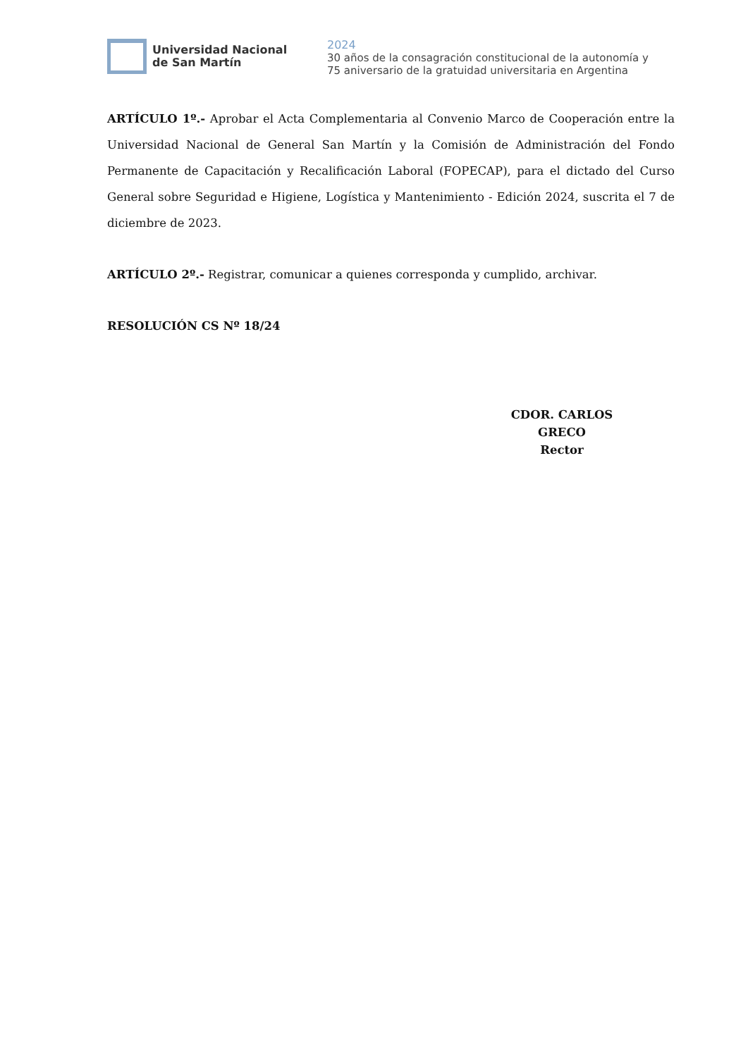Universidad Nacional
de San Martín
2024
30 años de la consagración constitucional de la autonomía y
75 aniversario de la gratuidad universitaria en Argentina
ARTÍCULO 1º.- Aprobar el Acta Complementaria al Convenio Marco de Cooperación entre la Universidad Nacional de General San Martín y la Comisión de Administración del Fondo Permanente de Capacitación y Recalificación Laboral (FOPECAP), para el dictado del Curso General sobre Seguridad e Higiene, Logística y Mantenimiento - Edición 2024, suscrita el 7 de diciembre de 2023.
ARTÍCULO 2º.- Registrar, comunicar a quienes corresponda y cumplido, archivar.
RESOLUCIÓN CS Nº 18/24
CDOR. CARLOS GRECO
Rector